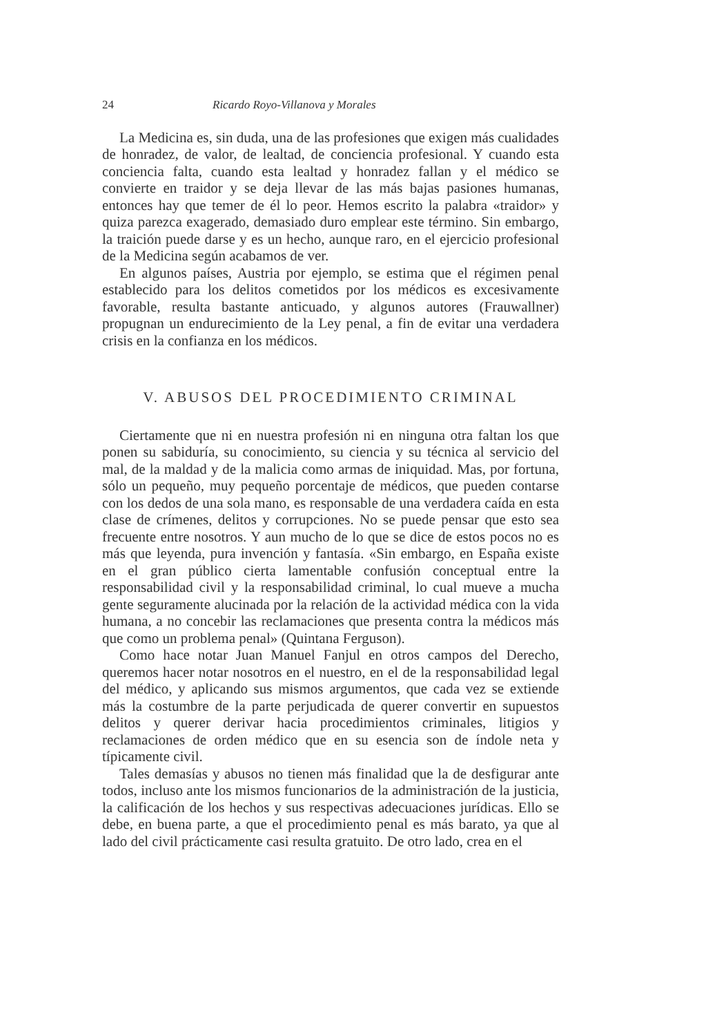24 Ricardo Royo-Villanova y Morales
La Medicina es, sin duda, una de las profesiones que exigen más cualidades de honradez, de valor, de lealtad, de conciencia profesional. Y cuando esta conciencia falta, cuando esta lealtad y honradez fallan y el médico se convierte en traidor y se deja llevar de las más bajas pasiones humanas, entonces hay que temer de él lo peor. Hemos escrito la palabra «traidor» y quiza parezca exagerado, demasiado duro emplear este término. Sin embargo, la traición puede darse y es un hecho, aunque raro, en el ejercicio profesional de la Medicina según acabamos de ver.
En algunos países, Austria por ejemplo, se estima que el régimen penal establecido para los delitos cometidos por los médicos es excesivamente favorable, resulta bastante anticuado, y algunos autores (Frauwallner) propugnan un endurecimiento de la Ley penal, a fin de evitar una verdadera crisis en la confianza en los médicos.
V. ABUSOS DEL PROCEDIMIENTO CRIMINAL
Ciertamente que ni en nuestra profesión ni en ninguna otra faltan los que ponen su sabiduría, su conocimiento, su ciencia y su técnica al servicio del mal, de la maldad y de la malicia como armas de iniquidad. Mas, por fortuna, sólo un pequeño, muy pequeño porcentaje de médicos, que pueden contarse con los dedos de una sola mano, es responsable de una verdadera caída en esta clase de crímenes, delitos y corrupciones. No se puede pensar que esto sea frecuente entre nosotros. Y aun mucho de lo que se dice de estos pocos no es más que leyenda, pura invención y fantasía. «Sin embargo, en España existe en el gran público cierta lamentable confusión conceptual entre la responsabilidad civil y la responsabilidad criminal, lo cual mueve a mucha gente seguramente alucinada por la relación de la actividad médica con la vida humana, a no concebir las reclamaciones que presenta contra la médicos más que como un problema penal» (Quintana Ferguson).
Como hace notar Juan Manuel Fanjul en otros campos del Derecho, queremos hacer notar nosotros en el nuestro, en el de la responsabilidad legal del médico, y aplicando sus mismos argumentos, que cada vez se extiende más la costumbre de la parte perjudicada de querer convertir en supuestos delitos y querer derivar hacia procedimientos criminales, litigios y reclamaciones de orden médico que en su esencia son de índole neta y típicamente civil.
Tales demasías y abusos no tienen más finalidad que la de desfigurar ante todos, incluso ante los mismos funcionarios de la administración de la justicia, la calificación de los hechos y sus respectivas adecuaciones jurídicas. Ello se debe, en buena parte, a que el procedimiento penal es más barato, ya que al lado del civil prácticamente casi resulta gratuito. De otro lado, crea en el